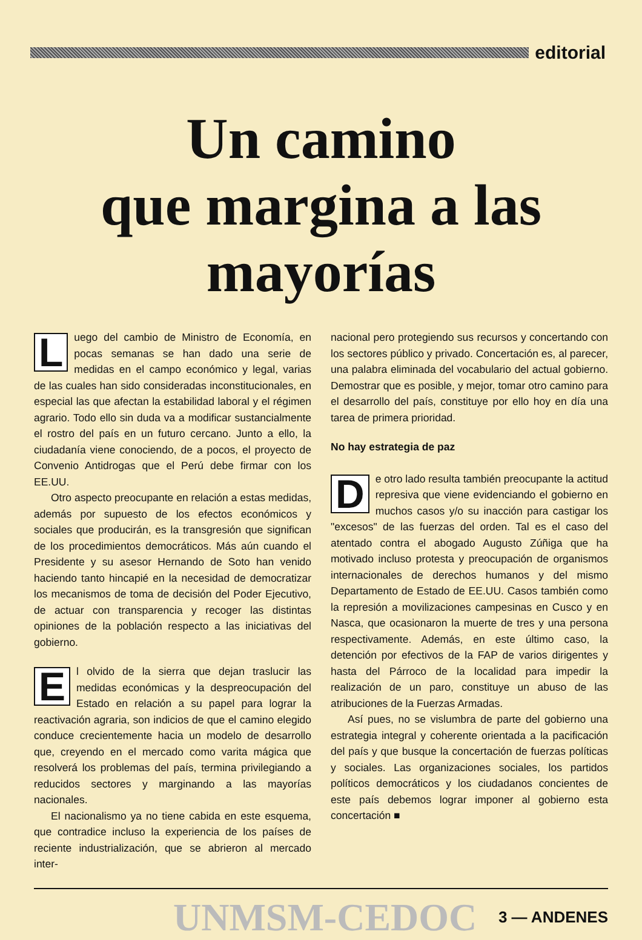editorial
Un camino
que margina a las
mayorías
Luego del cambio de Ministro de Economía, en pocas semanas se han dado una serie de medidas en el campo económico y legal, varias de las cuales han sido consideradas inconstitucionales, en especial las que afectan la estabilidad laboral y el régimen agrario. Todo ello sin duda va a modificar sustancialmente el rostro del país en un futuro cercano. Junto a ello, la ciudadanía viene conociendo, de a pocos, el proyecto de Convenio Antidrogas que el Perú debe firmar con los EE.UU.
Otro aspecto preocupante en relación a estas medidas, además por supuesto de los efectos económicos y sociales que producirán, es la transgresión que significan de los procedimientos democráticos. Más aún cuando el Presidente y su asesor Hernando de Soto han venido haciendo tanto hincapié en la necesidad de democratizar los mecanismos de toma de decisión del Poder Ejecutivo, de actuar con transparencia y recoger las distintas opiniones de la población respecto a las iniciativas del gobierno.
El olvido de la sierra que dejan traslucir las medidas económicas y la despreocupación del Estado en relación a su papel para lograr la reactivación agraria, son indicios de que el camino elegido conduce crecientemente hacia un modelo de desarrollo que, creyendo en el mercado como varita mágica que resolverá los problemas del país, termina privilegiando a reducidos sectores y marginando a las mayorías nacionales.
El nacionalismo ya no tiene cabida en este esquema, que contradice incluso la experiencia de los países de reciente industrialización, que se abrieron al mercado inter-
nacional pero protegiendo sus recursos y concertando con los sectores público y privado. Concertación es, al parecer, una palabra eliminada del vocabulario del actual gobierno. Demostrar que es posible, y mejor, tomar otro camino para el desarrollo del país, constituye por ello hoy en día una tarea de primera prioridad.
No hay estrategia de paz
De otro lado resulta también preocupante la actitud represiva que viene evidenciando el gobierno en muchos casos y/o su inacción para castigar los "excesos" de las fuerzas del orden. Tal es el caso del atentado contra el abogado Augusto Zúñiga que ha motivado incluso protesta y preocupación de organismos internacionales de derechos humanos y del mismo Departamento de Estado de EE.UU. Casos también como la represión a movilizaciones campesinas en Cusco y en Nasca, que ocasionaron la muerte de tres y una persona respectivamente. Además, en este último caso, la detención por efectivos de la FAP de varios dirigentes y hasta del Párroco de la localidad para impedir la realización de un paro, constituye un abuso de las atribuciones de la Fuerzas Armadas.
Así pues, no se vislumbra de parte del gobierno una estrategia integral y coherente orientada a la pacificación del país y que busque la concertación de fuerzas políticas y sociales. Las organizaciones sociales, los partidos políticos democráticos y los ciudadanos concientes de este país debemos lograr imponer al gobierno esta concertación ■
UNMSM-CEDOC 3 — ANDENES